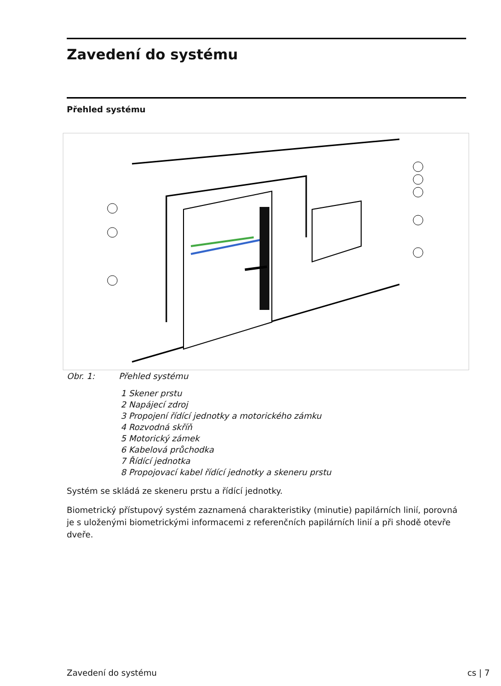Zavedení do systému
Přehled systému
Obr. 1: Přehled systému
1 Skener prstu
2 Napájecí zdroj
3 Propojení řídící jednotky a motorického zámku
4 Rozvodná skříň
5 Motorický zámek
6 Kabelová průchodka
7 Řídící jednotka
8 Propojovací kabel řídící jednotky a skeneru prstu
Systém se skládá ze skeneru prstu a řídící jednotky.
Biometrický přístupový systém zaznamená charakteristiky (minutie) papilárních linií, porovná je s uloženými biometrickými informacemi z referenčních papilárních linií a při shodě otevře dveře.
Zavedení do systému cs | 7